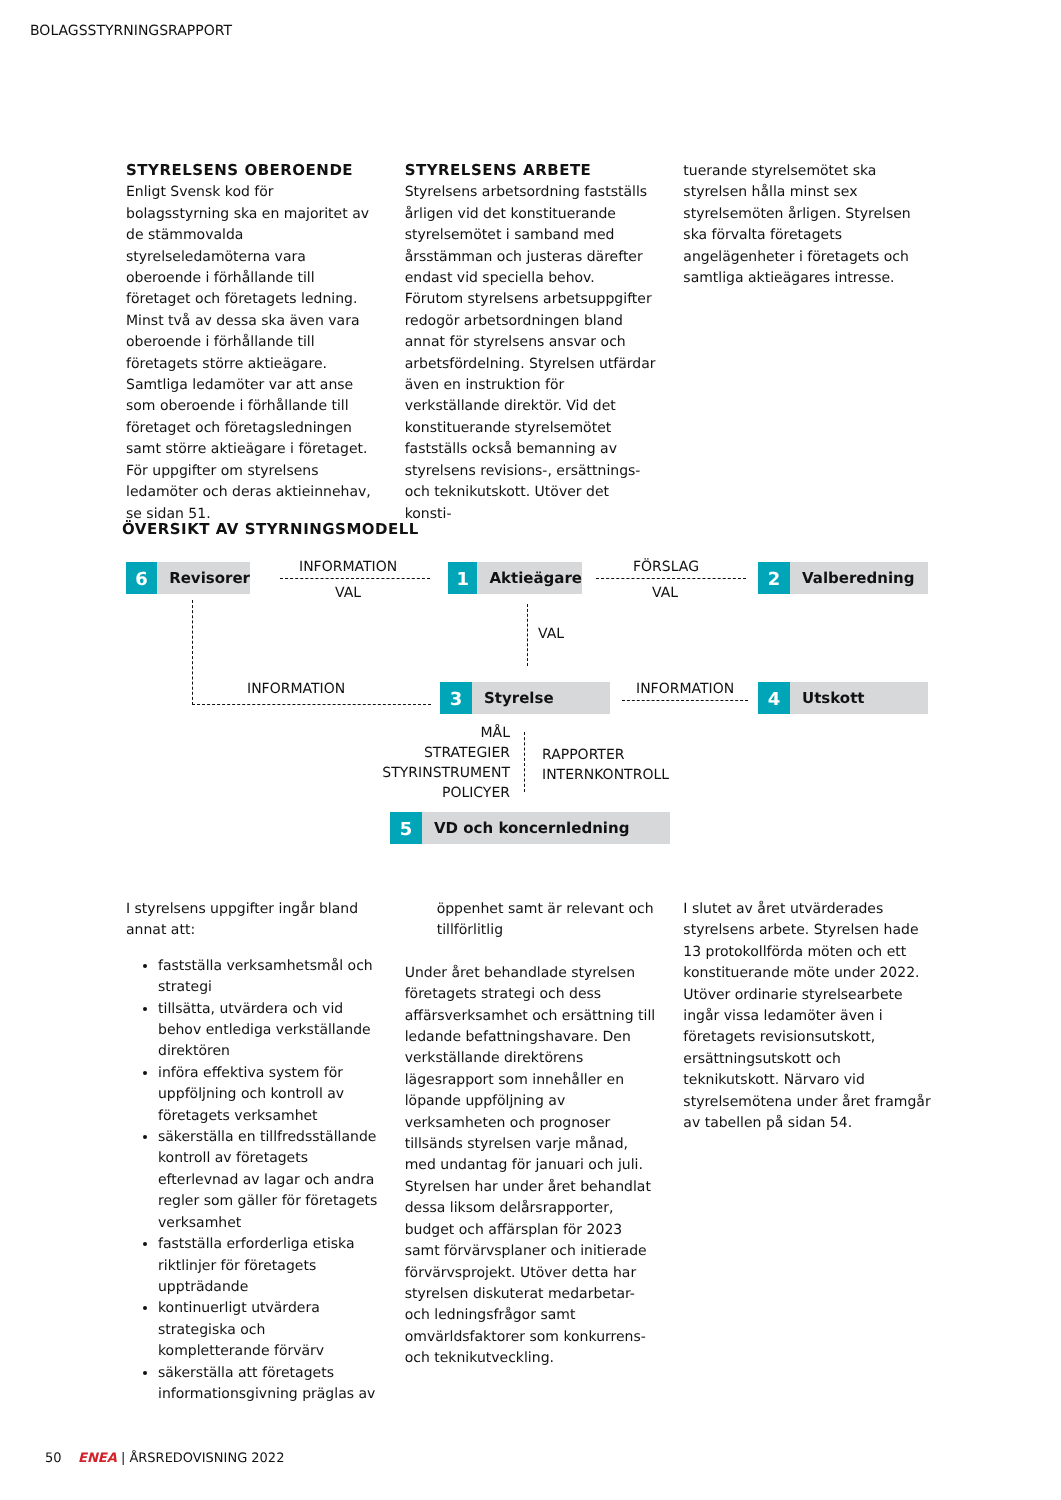BOLAGSSTYRNINGSRAPPORT
STYRELSENS OBEROENDE
Enligt Svensk kod för bolagsstyrning ska en majoritet av de stämmovalda styrelseledamöterna vara oberoende i förhållande till företaget och företagets ledning. Minst två av dessa ska även vara oberoende i förhållande till företagets större aktieägare. Samtliga ledamöter var att anse som oberoende i förhållande till företaget och företagsledningen samt större aktieägare i företaget. För uppgifter om styrelsens ledamöter och deras aktieinnehav, se sidan 51.
STYRELSENS ARBETE
Styrelsens arbetsordning fastställs årligen vid det konstituerande styrelsemötet i samband med årsstämman och justeras därefter endast vid speciella behov. Förutom styrelsens arbetsuppgifter redogör arbetsordningen bland annat för styrelsens ansvar och arbetsfördelning. Styrelsen utfärdar även en instruktion för verkställande direktör. Vid det konstituerande styrelsemötet fastställs också bemanning av styrelsens revisions-, ersättnings- och teknikutskott. Utöver det konsti-
tuerande styrelsemötet ska styrelsen hålla minst sex styrelsemöten årligen. Styrelsen ska förvalta företagets angelägenheter i företagets och samtliga aktieägares intresse.
ÖVERSIKT AV STYRNINGSMODELL
6 Revisorer INFORMATION
VAL
1 Aktieägare FÖRSLAG
VAL
2 Valberedning
VAL
INFORMATION 3 Styrelse INFORMATION 4 Utskott
MÅL
STRATEGIER
STYRINSTRUMENT
POLICYER
RAPPORTER
INTERNKONTROLL
5 VD och koncernledning
I styrelsens uppgifter ingår bland annat att:
fastställa verksamhetsmål och strategi
tillsätta, utvärdera och vid behov entlediga verkställande direktören
införa effektiva system för uppföljning och kontroll av företagets verksamhet
säkerställa en tillfredsställande kontroll av företagets efterlevnad av lagar och andra regler som gäller för företagets verksamhet
fastställa erforderliga etiska riktlinjer för företagets uppträdande
kontinuerligt utvärdera strategiska och kompletterande förvärv
säkerställa att företagets informationsgivning präglas av
öppenhet samt är relevant och tillförlitlig
Under året behandlade styrelsen företagets strategi och dess affärsverksamhet och ersättning till ledande befattningshavare. Den verkställande direktörens lägesrapport som innehåller en löpande uppföljning av verksamheten och prognoser tillsänds styrelsen varje månad, med undantag för januari och juli. Styrelsen har under året behandlat dessa liksom delårsrapporter, budget och affärsplan för 2023 samt förvärvsplaner och initierade förvärvsprojekt. Utöver detta har styrelsen diskuterat medarbetar- och ledningsfrågor samt omvärldsfaktorer som konkurrens- och teknikutveckling.
I slutet av året utvärderades styrelsens arbete. Styrelsen hade 13 protokollförda möten och ett konstituerande möte under 2022. Utöver ordinarie styrelsearbete ingår vissa ledamöter även i företagets revisionsutskott, ersättningsutskott och teknikutskott. Närvaro vid styrelsemötena under året framgår av tabellen på sidan 54.
50 ENEA | ÅRSREDOVISNING 2022